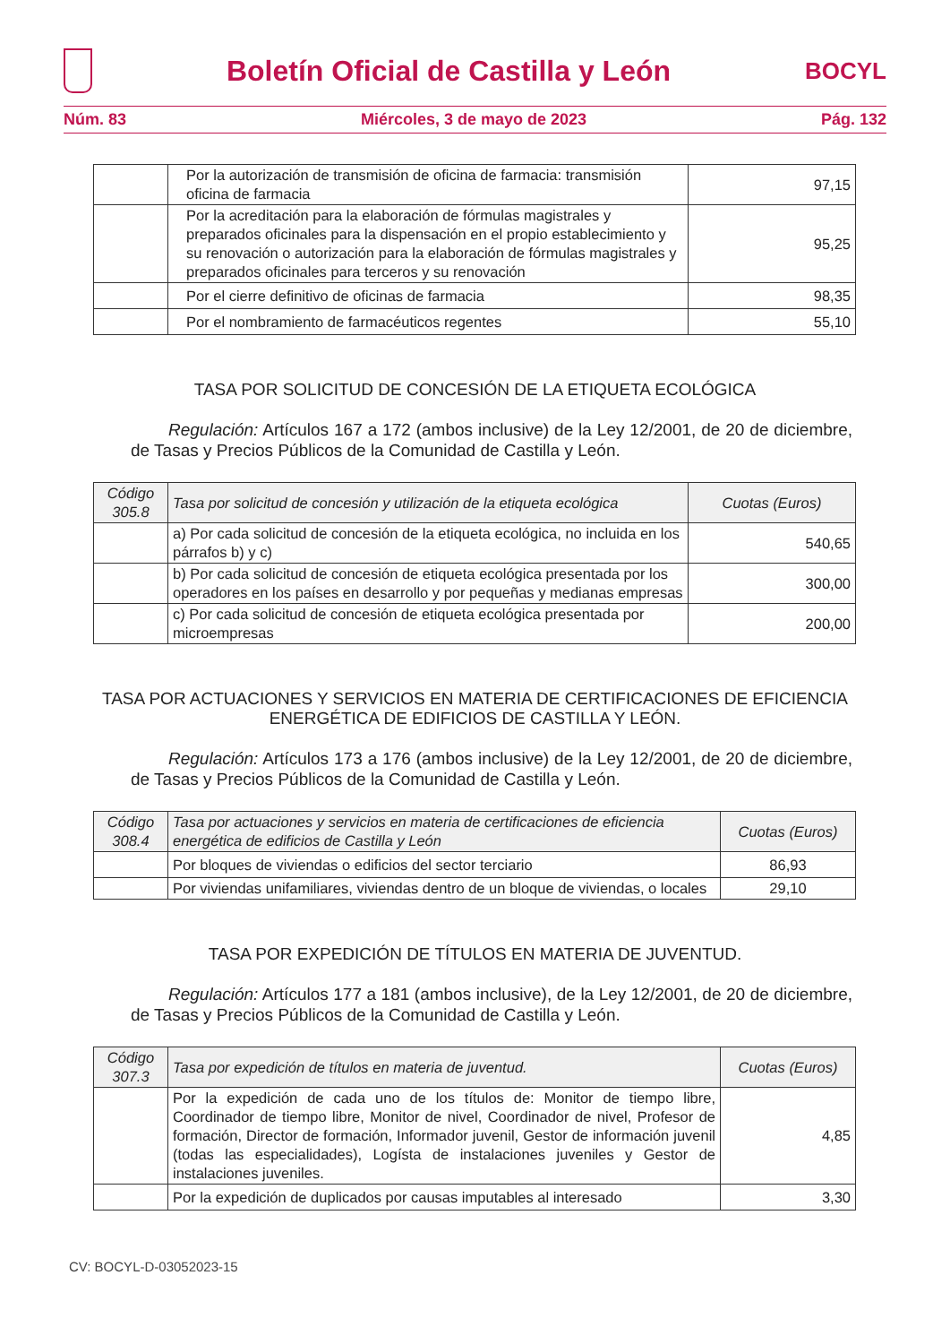Boletín Oficial de Castilla y León
BOCYL
Núm. 83 Miércoles, 3 de mayo de 2023 Pág. 132
| | Por la autorización de transmisión de oficina de farmacia: transmisión oficina de farmacia | 97,15 |
| | Por la acreditación para la elaboración de fórmulas magistrales y preparados oficinales para la dispensación en el propio establecimiento y su renovación o autorización para la elaboración de fórmulas magistrales y preparados oficinales para terceros y su renovación | 95,25 |
| | Por el cierre definitivo de oficinas de farmacia | 98,35 |
| | Por el nombramiento de farmacéuticos regentes | 55,10 |
TASA POR SOLICITUD DE CONCESIÓN DE LA ETIQUETA ECOLÓGICA
Regulación: Artículos 167 a 172 (ambos inclusive) de la Ley 12/2001, de 20 de diciembre, de Tasas y Precios Públicos de la Comunidad de Castilla y León.
| Código 305.8 | Tasa por solicitud de concesión y utilización de la etiqueta ecológica | Cuotas (Euros) |
| --- | --- | --- |
| | a) Por cada solicitud de concesión de la etiqueta ecológica, no incluida en los párrafos b) y c) | 540,65 |
| | b) Por cada solicitud de concesión de etiqueta ecológica presentada por los operadores en los países en desarrollo y por pequeñas y medianas empresas | 300,00 |
| | c) Por cada solicitud de concesión de etiqueta ecológica presentada por microempresas | 200,00 |
TASA POR ACTUACIONES Y SERVICIOS EN MATERIA DE CERTIFICACIONES DE EFICIENCIA ENERGÉTICA DE EDIFICIOS DE CASTILLA Y LEÓN.
Regulación: Artículos 173 a 176 (ambos inclusive) de la Ley 12/2001, de 20 de diciembre, de Tasas y Precios Públicos de la Comunidad de Castilla y León.
| Código 308.4 | Tasa por actuaciones y servicios en materia de certificaciones de eficiencia energética de edificios de Castilla y León | Cuotas (Euros) |
| --- | --- | --- |
| | Por bloques de viviendas o edificios del sector terciario | 86,93 |
| | Por viviendas unifamiliares, viviendas dentro de un bloque de viviendas, o locales | 29,10 |
TASA POR EXPEDICIÓN DE TÍTULOS EN MATERIA DE JUVENTUD.
Regulación: Artículos 177 a 181 (ambos inclusive), de la Ley 12/2001, de 20 de diciembre, de Tasas y Precios Públicos de la Comunidad de Castilla y León.
| Código 307.3 | Tasa por expedición de títulos en materia de juventud. | Cuotas (Euros) |
| --- | --- | --- |
| | Por la expedición de cada uno de los títulos de: Monitor de tiempo libre, Coordinador de tiempo libre, Monitor de nivel, Coordinador de nivel, Profesor de formación, Director de formación, Informador juvenil, Gestor de información juvenil (todas las especialidades), Logísta de instalaciones juveniles y Gestor de instalaciones juveniles. | 4,85 |
| | Por la expedición de duplicados por causas imputables al interesado | 3,30 |
CV: BOCYL-D-03052023-15